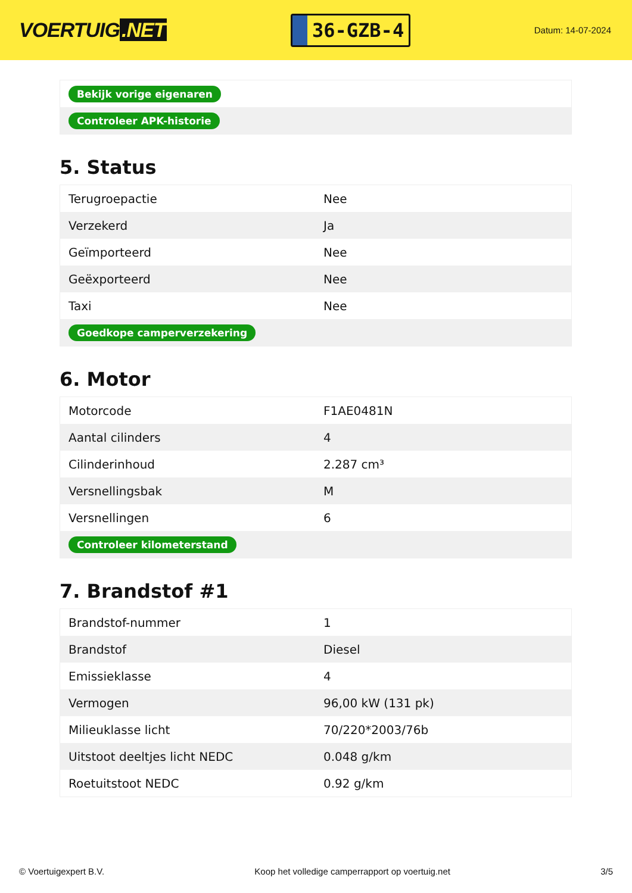VOERTUIG.NET
36-GZB-4
Datum: 14-07-2024
| Bekijk vorige eigenaren |
| Controleer APK-historie |
5. Status
| Terugroepactie | Nee |
| Verzekerd | Ja |
| Geïmporteerd | Nee |
| Geëxporteerd | Nee |
| Taxi | Nee |
| Goedkope camperverzekering | |
6. Motor
| Motorcode | F1AE0481N |
| Aantal cilinders | 4 |
| Cilinderinhoud | 2.287 cm³ |
| Versnellingsbak | M |
| Versnellingen | 6 |
| Controleer kilometerstand | |
7. Brandstof #1
| Brandstof-nummer | 1 |
| Brandstof | Diesel |
| Emissieklasse | 4 |
| Vermogen | 96,00 kW (131 pk) |
| Milieuklasse licht | 70/220*2003/76b |
| Uitstoot deeltjes licht NEDC | 0.048 g/km |
| Roetuitstoot NEDC | 0.92 g/km |
© Voertuigexpert B.V. Koop het volledige camperrapport op voertuig.net 3/5